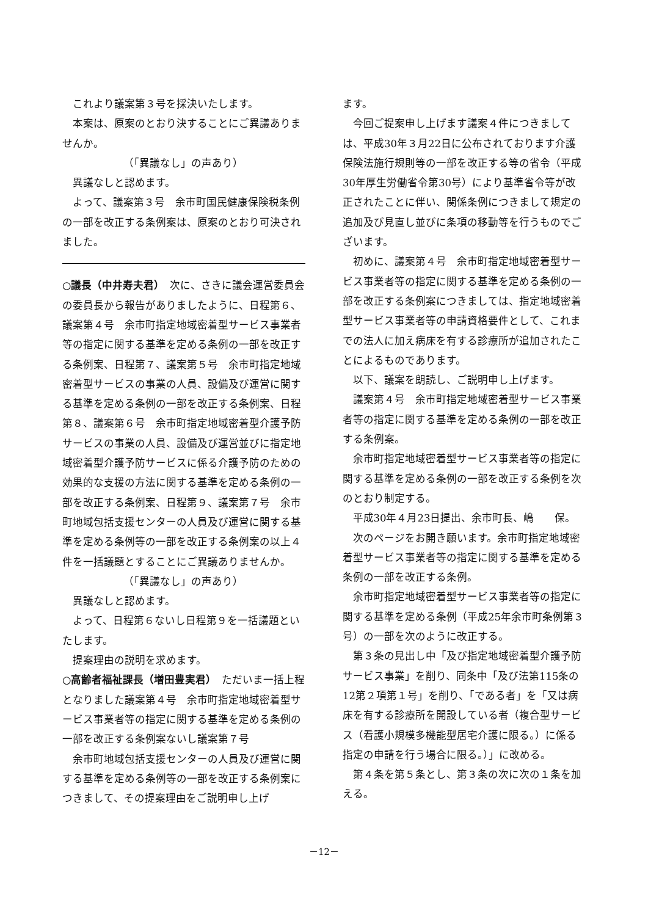これより議案第３号を採決いたします。
本案は、原案のとおり決することにご異議ありませんか。
（「異議なし」の声あり）
異議なしと認めます。
よって、議案第３号　余市町国民健康保険税条例の一部を改正する条例案は、原案のとおり可決されました。
○議長（中井寿夫君）　次に、さきに議会運営委員会の委員長から報告がありましたように、日程第６、議案第４号　余市町指定地域密着型サービス事業者等の指定に関する基準を定める条例の一部を改正する条例案、日程第７、議案第５号　余市町指定地域密着型サービスの事業の人員、設備及び運営に関する基準を定める条例の一部を改正する条例案、日程第８、議案第６号　余市町指定地域密着型介護予防サービスの事業の人員、設備及び運営並びに指定地域密着型介護予防サービスに係る介護予防のための効果的な支援の方法に関する基準を定める条例の一部を改正する条例案、日程第９、議案第７号　余市町地域包括支援センターの人員及び運営に関する基準を定める条例等の一部を改正する条例案の以上４件を一括議題とすることにご異議ありませんか。
（「異議なし」の声あり）
異議なしと認めます。
よって、日程第６ないし日程第９を一括議題といたします。
提案理由の説明を求めます。
○高齢者福祉課長（増田豊実君）　ただいま一括上程となりました議案第４号　余市町指定地域密着型サービス事業者等の指定に関する基準を定める条例の一部を改正する条例案ないし議案第７号
余市町地域包括支援センターの人員及び運営に関する基準を定める条例等の一部を改正する条例案につきまして、その提案理由をご説明申し上げ
ます。
今回ご提案申し上げます議案４件につきましては、平成30年３月22日に公布されております介護保険法施行規則等の一部を改正する等の省令（平成30年厚生労働省令第30号）により基準省令等が改正されたことに伴い、関係条例につきまして規定の追加及び見直し並びに条項の移動等を行うものでございます。
初めに、議案第４号　余市町指定地域密着型サービス事業者等の指定に関する基準を定める条例の一部を改正する条例案につきましては、指定地域密着型サービス事業者等の申請資格要件として、これまでの法人に加え病床を有する診療所が追加されたことによるものであります。
以下、議案を朗読し、ご説明申し上げます。
議案第４号　余市町指定地域密着型サービス事業者等の指定に関する基準を定める条例の一部を改正する条例案。
余市町指定地域密着型サービス事業者等の指定に関する基準を定める条例の一部を改正する条例を次のとおり制定する。
平成30年４月23日提出、余市町長、嶋　　保。
次のページをお開き願います。余市町指定地域密着型サービス事業者等の指定に関する基準を定める条例の一部を改正する条例。
余市町指定地域密着型サービス事業者等の指定に関する基準を定める条例（平成25年余市町条例第３号）の一部を次のように改正する。
第３条の見出し中「及び指定地域密着型介護予防サービス事業」を削り、同条中「及び法第115条の12第２項第１号」を削り、「である者」を「又は病床を有する診療所を開設している者（複合型サービス（看護小規模多機能型居宅介護に限る。）に係る指定の申請を行う場合に限る。）」に改める。
第４条を第５条とし、第３条の次に次の１条を加える。
－12－